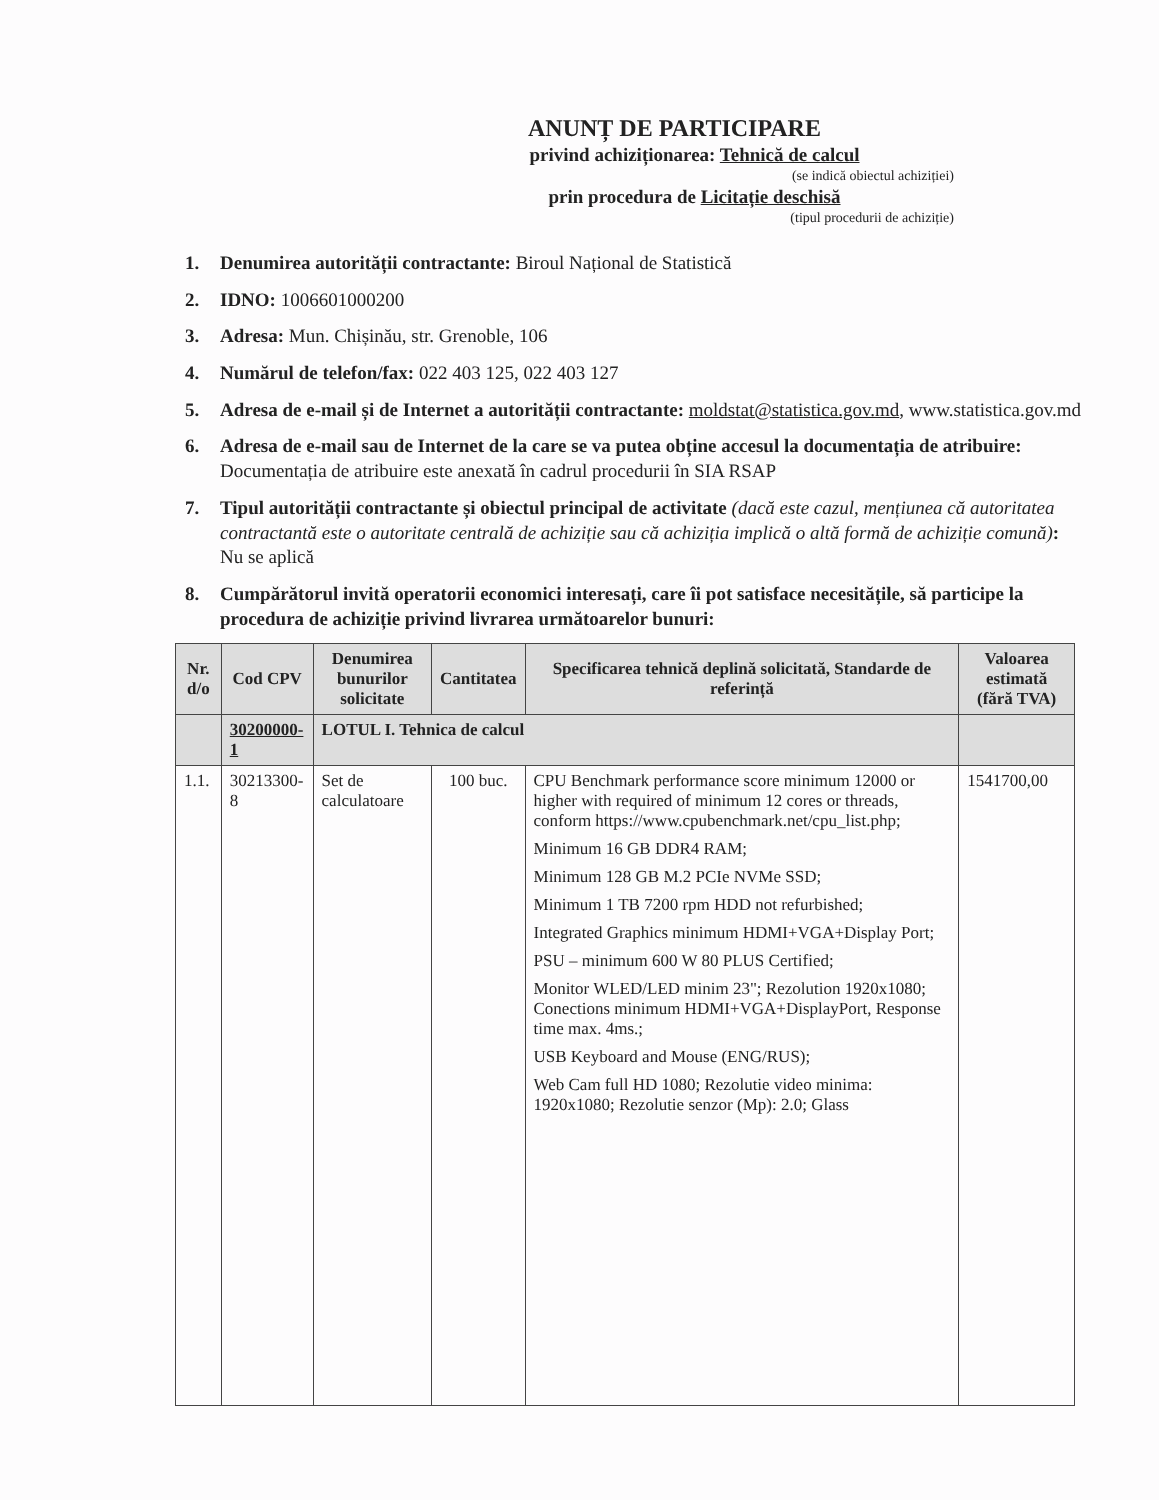ANUNȚ DE PARTICIPARE
privind achiziționarea: Tehnică de calcul
(se indică obiectul achiziției)
prin procedura de Licitație deschisă
(tipul procedurii de achiziție)
1. Denumirea autorității contractante: Biroul Național de Statistică
2. IDNO: 1006601000200
3. Adresa: Mun. Chișinău, str. Grenoble, 106
4. Numărul de telefon/fax: 022 403 125, 022 403 127
5. Adresa de e-mail și de Internet a autorității contractante: moldstat@statistica.gov.md, www.statistica.gov.md
6. Adresa de e-mail sau de Internet de la care se va putea obține accesul la documentația de atribuire: Documentația de atribuire este anexată în cadrul procedurii în SIA RSAP
7. Tipul autorității contractante și obiectul principal de activitate (dacă este cazul, mențiunea că autoritatea contractantă este o autoritate centrală de achiziție sau că achiziția implică o altă formă de achiziție comună): Nu se aplică
8. Cumpărătorul invită operatorii economici interesați, care îi pot satisface necesitățile, să participe la procedura de achiziție privind livrarea următoarelor bunuri:
| Nr. d/o | Cod CPV | Denumirea bunurilor solicitate | Cantitatea | Specificarea tehnică deplină solicitată, Standarde de referință | Valoarea estimată (fără TVA) |
| --- | --- | --- | --- | --- | --- |
| | 30200000-1 | LOTUL I. Tehnica de calcul | | | |
| 1.1. | 30213300-8 | Set de calculatoare | 100 buc. | CPU Benchmark performance score minimum 12000 or higher with required of minimum 12 cores or threads, conform https://www.cpubenchmark.net/cpu_list.php; Minimum 16 GB DDR4 RAM; Minimum 128 GB M.2 PCIe NVMe SSD; Minimum 1 TB 7200 rpm HDD not refurbished; Integrated Graphics minimum HDMI+VGA+Display Port; PSU – minimum 600 W 80 PLUS Certified; Monitor WLED/LED minim 23"; Rezolution 1920x1080; Conections minimum HDMI+VGA+DisplayPort, Response time max. 4ms.; USB Keyboard and Mouse (ENG/RUS); Web Cam full HD 1080; Rezolutie video minima: 1920x1080; Rezolutie senzor (Mp): 2.0; Glass | 1541700,00 |